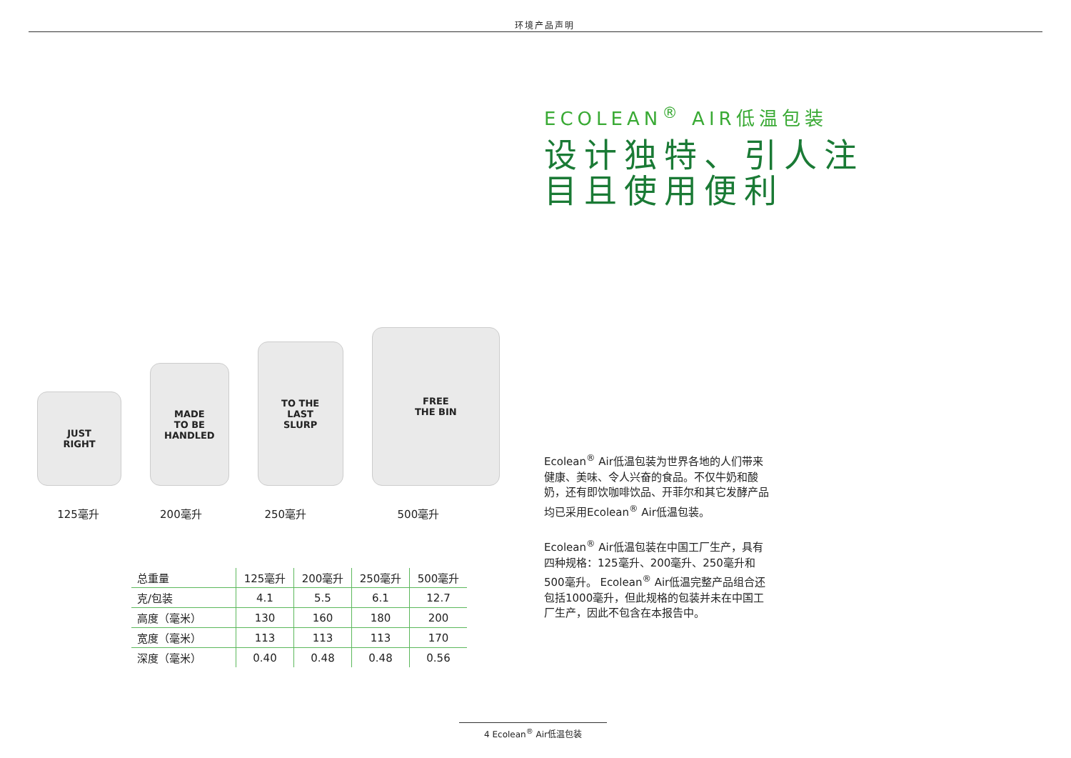环境产品声明
JUST
RIGHT
MADE
TO BE
HANDLED
TO THE
LAST
SLURP
FREE
THE BIN
125毫升 200毫升 250毫升 500毫升
| 总重量 | 125毫升 | 200毫升 | 250毫升 | 500毫升 |
| --- | --- | --- | --- | --- |
| 克/包装 | 4.1 | 5.5 | 6.1 | 12.7 |
| 高度（毫米） | 130 | 160 | 180 | 200 |
| 宽度（毫米） | 113 | 113 | 113 | 170 |
| 深度（毫米） | 0.40 | 0.48 | 0.48 | 0.56 |
ECOLEAN<sup>®</sup> AIR低温包装
设计独特、引人注
目且使用便利
Ecolean<sup>®</sup> Air低温包装为世界各地的人们带来健康、美味、令人兴奋的食品。不仅牛奶和酸奶，还有即饮咖啡饮品、开菲尔和其它发酵产品均已采用Ecolean<sup>®</sup> Air低温包装。
Ecolean<sup>®</sup> Air低温包装在中国工厂生产，具有四种规格：125毫升、200毫升、250毫升和500毫升。 Ecolean<sup>®</sup> Air低温完整产品组合还包括1000毫升，但此规格的包装并未在中国工厂生产，因此不包含在本报告中。
4 Ecolean<sup>®</sup> Air低温包装